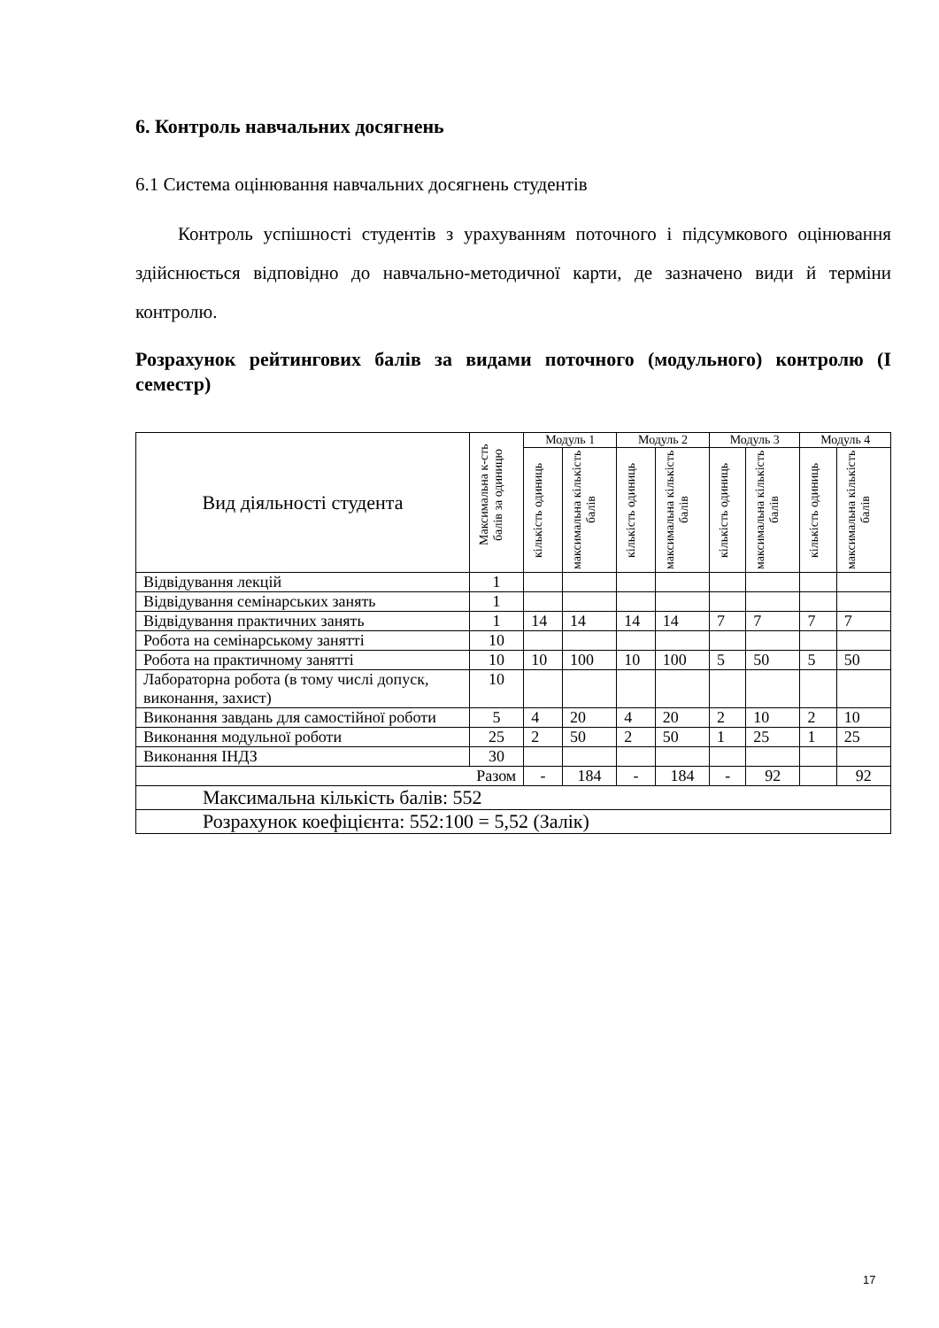6. Контроль навчальних досягнень
6.1 Система оцінювання навчальних досягнень студентів
Контроль успішності студентів з урахуванням поточного і підсумкового оцінювання здійснюється відповідно до навчально-методичної карти, де зазначено види й терміни контролю.
Розрахунок рейтингових балів за видами поточного (модульного) контролю (I семестр)
| Вид діяльності студента | Максимальна к-сть балів за одиницю | Модуль 1 | | Модуль 2 | | Модуль 3 | | Модуль 4 | |
| --- | --- | --- | --- | --- | --- | --- | --- | --- | --- |
| | | кількість одиниць | максимальна кількість балів | кількість одиниць | максимальна кількість балів | кількість одиниць | максимальна кількість балів | кількість одиниць | максимальна кількість балів |
| Відвідування лекцій | 1 | | | | | | | | |
| Відвідування семінарських занять | 1 | | | | | | | | |
| Відвідування практичних занять | 1 | 14 | 14 | 14 | 14 | 7 | 7 | 7 | 7 |
| Робота на семінарському занятті | 10 | | | | | | | | |
| Робота на практичному занятті | 10 | 10 | 100 | 10 | 100 | 5 | 50 | 5 | 50 |
| Лабораторна робота (в тому числі допуск, виконання, захист) | 10 | | | | | | | | |
| Виконання завдань для самостійної роботи | 5 | 4 | 20 | 4 | 20 | 2 | 10 | 2 | 10 |
| Виконання модульної роботи | 25 | 2 | 50 | 2 | 50 | 1 | 25 | 1 | 25 |
| Виконання ІНДЗ | 30 | | | | | | | | |
| Разом | | - | 184 | - | 184 | - | 92 | | 92 |
| Максимальна кількість балів: 552 | | | | | | | | | |
| Розрахунок коефіцієнта: 552:100 = 5,52 (Залік) | | | | | | | | | |
17